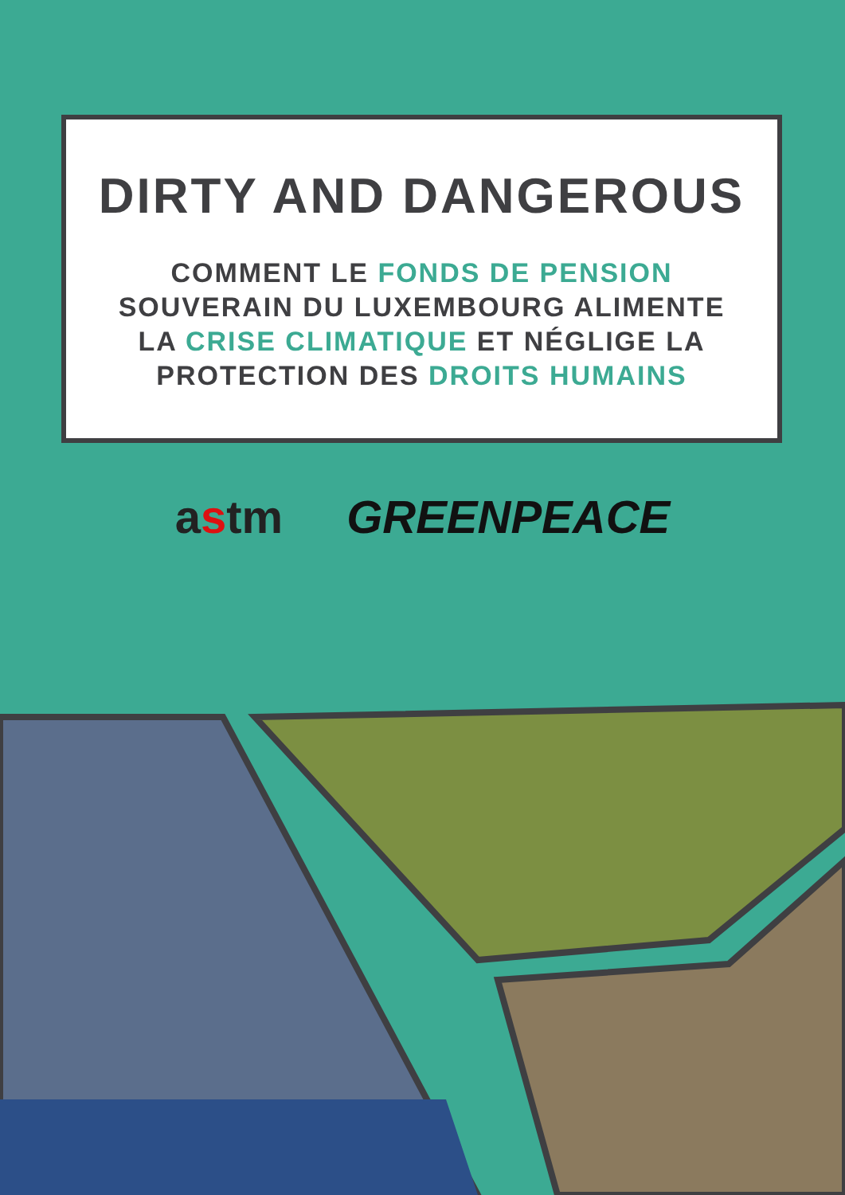DIRTY AND DANGEROUS
COMMENT LE FONDS DE PENSION
SOUVERAIN DU LUXEMBOURG ALIMENTE
LA CRISE CLIMATIQUE ET NÉGLIGE LA
PROTECTION DES DROITS HUMAINS
astm GREENPEACE